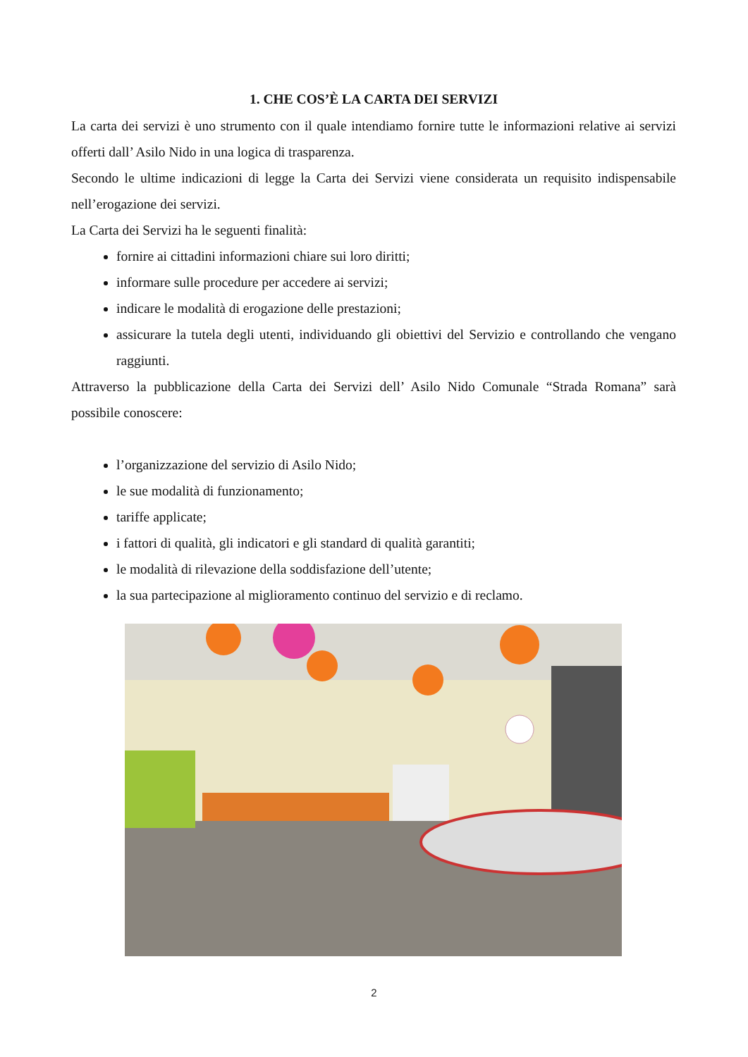1. CHE COS’È LA CARTA DEI SERVIZI
La carta dei servizi è uno strumento con il quale intendiamo fornire tutte le informazioni relative ai servizi offerti dall’ Asilo Nido in una logica di trasparenza.
Secondo le ultime indicazioni di legge la Carta dei Servizi viene considerata un requisito indispensabile nell’erogazione dei servizi.
La Carta dei Servizi ha le seguenti finalità:
fornire ai cittadini informazioni chiare sui loro diritti;
informare sulle procedure per accedere ai servizi;
indicare le modalità di erogazione delle prestazioni;
assicurare la tutela degli utenti, individuando gli obiettivi del Servizio e controllando che vengano raggiunti.
Attraverso la pubblicazione della Carta dei Servizi dell’ Asilo Nido Comunale “Strada Romana” sarà possibile conoscere:
l’organizzazione del servizio di Asilo Nido;
le sue modalità di funzionamento;
tariffe applicate;
i fattori di qualità, gli indicatori e gli standard di qualità garantiti;
le modalità di rilevazione della soddisfazione dell’utente;
la sua partecipazione al miglioramento continuo del servizio e di reclamo.
2